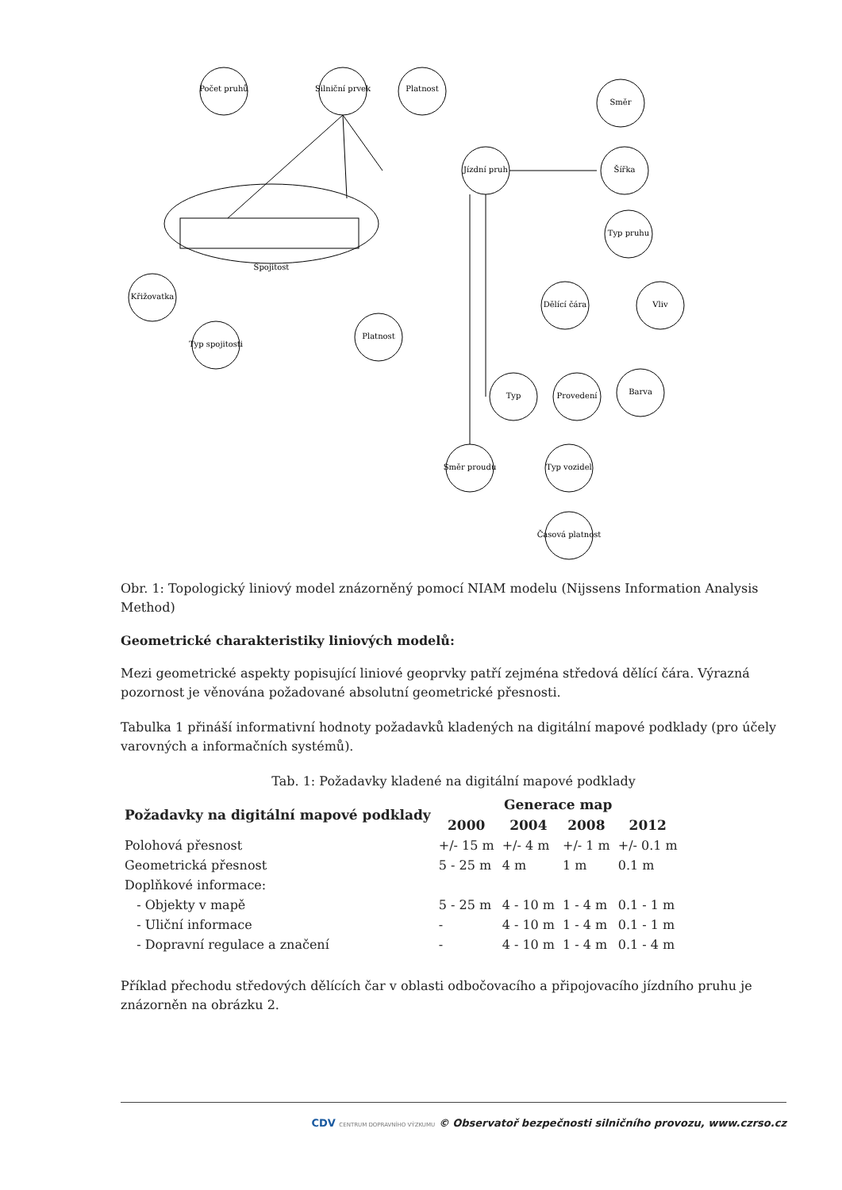Počet pruhů
Silniční prvek
Platnost
Směr
Jízdní pruh
Šířka
Typ pruhu
Dělící čára
Vliv
Spojitost
Křižovatka
Typ spojitosti
Platnost
Typ
Provedení
Barva
Směr proudu
Typ vozidel
Časová platnost
Obr. 1: Topologický liniový model znázorněný pomocí NIAM modelu (Nijssens Information Analysis Method)
Geometrické charakteristiky liniových modelů:
Mezi geometrické aspekty popisující liniové geoprvky patří zejména středová dělící čára. Výrazná pozornost je věnována požadované absolutní geometrické přesnosti.
Tabulka 1 přináší informativní hodnoty požadavků kladených na digitální mapové podklady (pro účely varovných a informačních systémů).
Tab. 1: Požadavky kladené na digitální mapové podklady
| Požadavky na digitální mapové podklady | Generace map | | | |
| --- | --- | --- | --- | --- |
| | 2000 | 2004 | 2008 | 2012 |
| Polohová přesnost | +/- 15 m | +/- 4 m | +/- 1 m | +/- 0.1 m |
| Geometrická přesnost | 5 - 25 m | 4 m | 1 m | 0.1 m |
| Doplňkové informace: | | | | |
| - Objekty v mapě | 5 - 25 m | 4 - 10 m | 1 - 4 m | 0.1 - 1 m |
| - Uliční informace | - | 4 - 10 m | 1 - 4 m | 0.1 - 1 m |
| - Dopravní regulace a značení | - | 4 - 10 m | 1 - 4 m | 0.1 - 4 m |
Příklad přechodu středových dělících čar v oblasti odbočovacího a připojovacího jízdního pruhu je znázorněn na obrázku 2.
CDV CENTRUM DOPRAVNÍHO VÝZKUMU © Observatoř bezpečnosti silničního provozu, www.czrso.cz